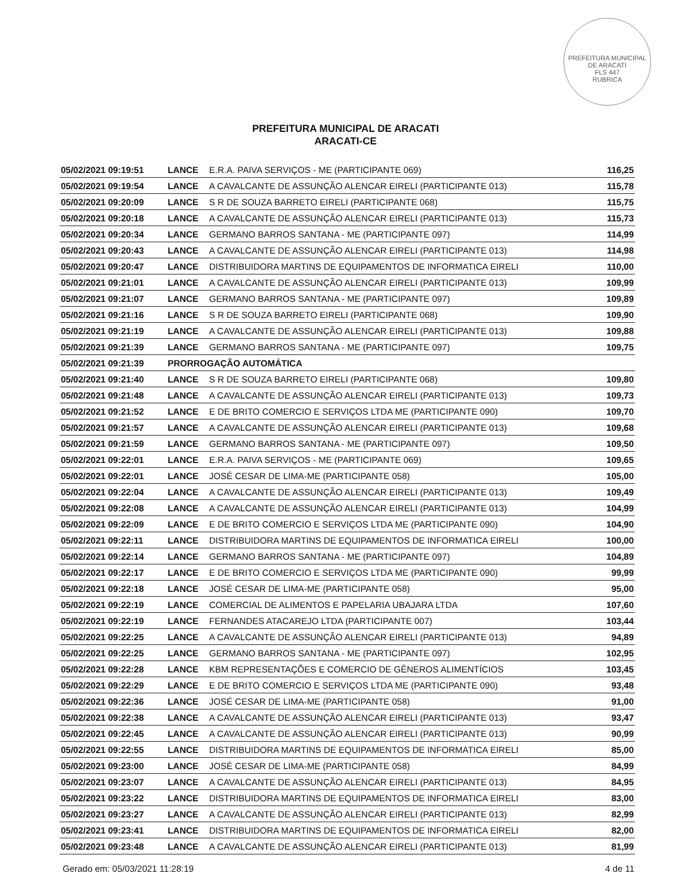PREFEITURA MUNICIPAL DE ARACATI
FLS 447
RUBRICA
PREFEITURA MUNICIPAL DE ARACATI
ARACATI-CE
| 05/02/2021 09:19:51 | LANCE | E.R.A. PAIVA SERVIÇOS - ME (PARTICIPANTE 069) | 116,25 |
| 05/02/2021 09:19:54 | LANCE | A CAVALCANTE DE ASSUNÇÃO ALENCAR EIRELI (PARTICIPANTE 013) | 115,78 |
| 05/02/2021 09:20:09 | LANCE | S R DE SOUZA BARRETO EIRELI (PARTICIPANTE 068) | 115,75 |
| 05/02/2021 09:20:18 | LANCE | A CAVALCANTE DE ASSUNÇÃO ALENCAR EIRELI (PARTICIPANTE 013) | 115,73 |
| 05/02/2021 09:20:34 | LANCE | GERMANO BARROS SANTANA - ME (PARTICIPANTE 097) | 114,99 |
| 05/02/2021 09:20:43 | LANCE | A CAVALCANTE DE ASSUNÇÃO ALENCAR EIRELI (PARTICIPANTE 013) | 114,98 |
| 05/02/2021 09:20:47 | LANCE | DISTRIBUIDORA MARTINS DE EQUIPAMENTOS DE INFORMATICA EIRELI | 110,00 |
| 05/02/2021 09:21:01 | LANCE | A CAVALCANTE DE ASSUNÇÃO ALENCAR EIRELI (PARTICIPANTE 013) | 109,99 |
| 05/02/2021 09:21:07 | LANCE | GERMANO BARROS SANTANA - ME (PARTICIPANTE 097) | 109,89 |
| 05/02/2021 09:21:16 | LANCE | S R DE SOUZA BARRETO EIRELI (PARTICIPANTE 068) | 109,90 |
| 05/02/2021 09:21:19 | LANCE | A CAVALCANTE DE ASSUNÇÃO ALENCAR EIRELI (PARTICIPANTE 013) | 109,88 |
| 05/02/2021 09:21:39 | LANCE | GERMANO BARROS SANTANA - ME (PARTICIPANTE 097) | 109,75 |
| 05/02/2021 09:21:39 | PRORROGAÇÃO AUTOMÁTICA | | |
| 05/02/2021 09:21:40 | LANCE | S R DE SOUZA BARRETO EIRELI (PARTICIPANTE 068) | 109,80 |
| 05/02/2021 09:21:48 | LANCE | A CAVALCANTE DE ASSUNÇÃO ALENCAR EIRELI (PARTICIPANTE 013) | 109,73 |
| 05/02/2021 09:21:52 | LANCE | E DE BRITO COMERCIO E SERVIÇOS LTDA ME (PARTICIPANTE 090) | 109,70 |
| 05/02/2021 09:21:57 | LANCE | A CAVALCANTE DE ASSUNÇÃO ALENCAR EIRELI (PARTICIPANTE 013) | 109,68 |
| 05/02/2021 09:21:59 | LANCE | GERMANO BARROS SANTANA - ME (PARTICIPANTE 097) | 109,50 |
| 05/02/2021 09:22:01 | LANCE | E.R.A. PAIVA SERVIÇOS - ME (PARTICIPANTE 069) | 109,65 |
| 05/02/2021 09:22:01 | LANCE | JOSÉ CESAR DE LIMA-ME (PARTICIPANTE 058) | 105,00 |
| 05/02/2021 09:22:04 | LANCE | A CAVALCANTE DE ASSUNÇÃO ALENCAR EIRELI (PARTICIPANTE 013) | 109,49 |
| 05/02/2021 09:22:08 | LANCE | A CAVALCANTE DE ASSUNÇÃO ALENCAR EIRELI (PARTICIPANTE 013) | 104,99 |
| 05/02/2021 09:22:09 | LANCE | E DE BRITO COMERCIO E SERVIÇOS LTDA ME (PARTICIPANTE 090) | 104,90 |
| 05/02/2021 09:22:11 | LANCE | DISTRIBUIDORA MARTINS DE EQUIPAMENTOS DE INFORMATICA EIRELI | 100,00 |
| 05/02/2021 09:22:14 | LANCE | GERMANO BARROS SANTANA - ME (PARTICIPANTE 097) | 104,89 |
| 05/02/2021 09:22:17 | LANCE | E DE BRITO COMERCIO E SERVIÇOS LTDA ME (PARTICIPANTE 090) | 99,99 |
| 05/02/2021 09:22:18 | LANCE | JOSÉ CESAR DE LIMA-ME (PARTICIPANTE 058) | 95,00 |
| 05/02/2021 09:22:19 | LANCE | COMERCIAL DE ALIMENTOS E PAPELARIA UBAJARA LTDA | 107,60 |
| 05/02/2021 09:22:19 | LANCE | FERNANDES ATACAREJO LTDA (PARTICIPANTE 007) | 103,44 |
| 05/02/2021 09:22:25 | LANCE | A CAVALCANTE DE ASSUNÇÃO ALENCAR EIRELI (PARTICIPANTE 013) | 94,89 |
| 05/02/2021 09:22:25 | LANCE | GERMANO BARROS SANTANA - ME (PARTICIPANTE 097) | 102,95 |
| 05/02/2021 09:22:28 | LANCE | KBM REPRESENTAÇÕES E COMERCIO DE GÊNEROS ALIMENTÍCIOS | 103,45 |
| 05/02/2021 09:22:29 | LANCE | E DE BRITO COMERCIO E SERVIÇOS LTDA ME (PARTICIPANTE 090) | 93,48 |
| 05/02/2021 09:22:36 | LANCE | JOSÉ CESAR DE LIMA-ME (PARTICIPANTE 058) | 91,00 |
| 05/02/2021 09:22:38 | LANCE | A CAVALCANTE DE ASSUNÇÃO ALENCAR EIRELI (PARTICIPANTE 013) | 93,47 |
| 05/02/2021 09:22:45 | LANCE | A CAVALCANTE DE ASSUNÇÃO ALENCAR EIRELI (PARTICIPANTE 013) | 90,99 |
| 05/02/2021 09:22:55 | LANCE | DISTRIBUIDORA MARTINS DE EQUIPAMENTOS DE INFORMATICA EIRELI | 85,00 |
| 05/02/2021 09:23:00 | LANCE | JOSÉ CESAR DE LIMA-ME (PARTICIPANTE 058) | 84,99 |
| 05/02/2021 09:23:07 | LANCE | A CAVALCANTE DE ASSUNÇÃO ALENCAR EIRELI (PARTICIPANTE 013) | 84,95 |
| 05/02/2021 09:23:22 | LANCE | DISTRIBUIDORA MARTINS DE EQUIPAMENTOS DE INFORMATICA EIRELI | 83,00 |
| 05/02/2021 09:23:27 | LANCE | A CAVALCANTE DE ASSUNÇÃO ALENCAR EIRELI (PARTICIPANTE 013) | 82,99 |
| 05/02/2021 09:23:41 | LANCE | DISTRIBUIDORA MARTINS DE EQUIPAMENTOS DE INFORMATICA EIRELI | 82,00 |
| 05/02/2021 09:23:48 | LANCE | A CAVALCANTE DE ASSUNÇÃO ALENCAR EIRELI (PARTICIPANTE 013) | 81,99 |
Gerado em: 05/03/2021 11:28:19 4 de 11